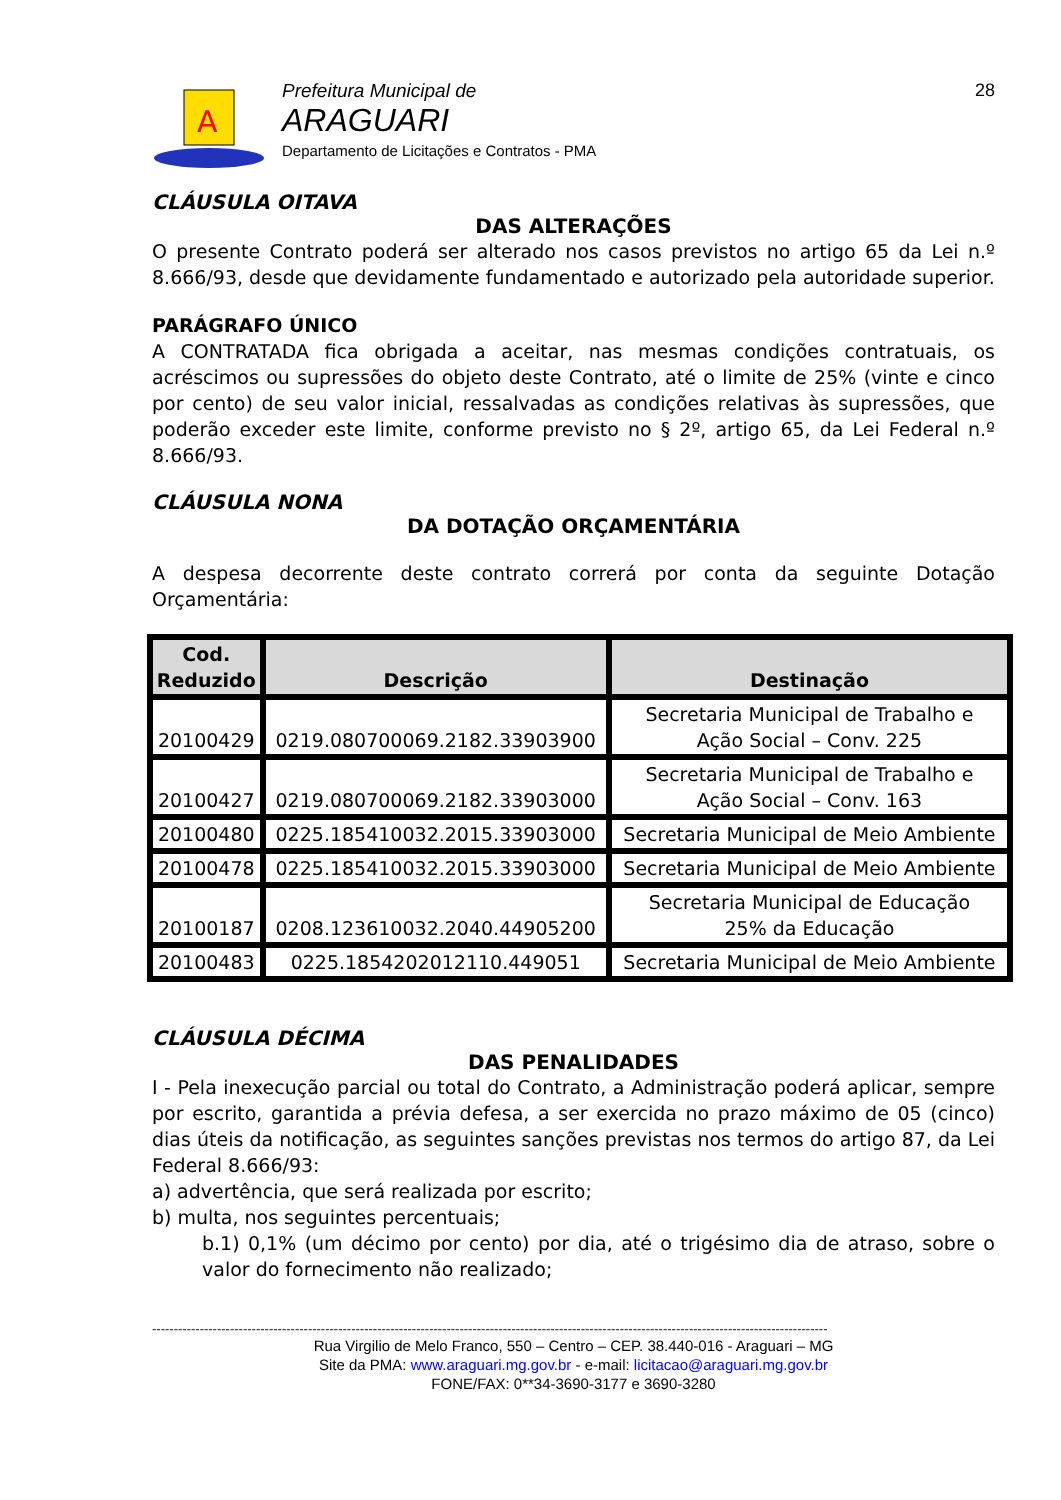A
Prefeitura Municipal de
ARAGUARI
Departamento de Licitações e Contratos - PMA
28
CLÁUSULA OITAVA
DAS ALTERAÇÕES
O presente Contrato poderá ser alterado nos casos previstos no artigo 65 da Lei n.º 8.666/93, desde que devidamente fundamentado e autorizado pela autoridade superior.
PARÁGRAFO ÚNICO
A CONTRATADA fica obrigada a aceitar, nas mesmas condições contratuais, os acréscimos ou supressões do objeto deste Contrato, até o limite de 25% (vinte e cinco por cento) de seu valor inicial, ressalvadas as condições relativas às supressões, que poderão exceder este limite, conforme previsto no § 2º, artigo 65, da Lei Federal n.º 8.666/93.
CLÁUSULA NONA
DA DOTAÇÃO ORÇAMENTÁRIA
A despesa decorrente deste contrato correrá por conta da seguinte Dotação Orçamentária:
| Cod. Reduzido | Descrição | Destinação |
| --- | --- | --- |
| 20100429 | 0219.080700069.2182.33903900 | Secretaria Municipal de Trabalho e Ação Social – Conv. 225 |
| 20100427 | 0219.080700069.2182.33903000 | Secretaria Municipal de Trabalho e Ação Social – Conv. 163 |
| 20100480 | 0225.185410032.2015.33903000 | Secretaria Municipal de Meio Ambiente |
| 20100478 | 0225.185410032.2015.33903000 | Secretaria Municipal de Meio Ambiente |
| 20100187 | 0208.123610032.2040.44905200 | Secretaria Municipal de Educação 25% da Educação |
| 20100483 | 0225.1854202012110.449051 | Secretaria Municipal de Meio Ambiente |
CLÁUSULA DÉCIMA
DAS PENALIDADES
I - Pela inexecução parcial ou total do Contrato, a Administração poderá aplicar, sempre por escrito, garantida a prévia defesa, a ser exercida no prazo máximo de 05 (cinco) dias úteis da notificação, as seguintes sanções previstas nos termos do artigo 87, da Lei Federal 8.666/93:
a) advertência, que será realizada por escrito;
b) multa, nos seguintes percentuais;
b.1) 0,1% (um décimo por cento) por dia, até o trigésimo dia de atraso, sobre o valor do fornecimento não realizado;
------------------------------------------------------------------------------------------------------------------------------------------------------------
Rua Virgilio de Melo Franco, 550 – Centro – CEP. 38.440-016 - Araguari – MG
Site da PMA: www.araguari.mg.gov.br - e-mail: licitacao@araguari.mg.gov.br
FONE/FAX: 0**34-3690-3177 e 3690-3280